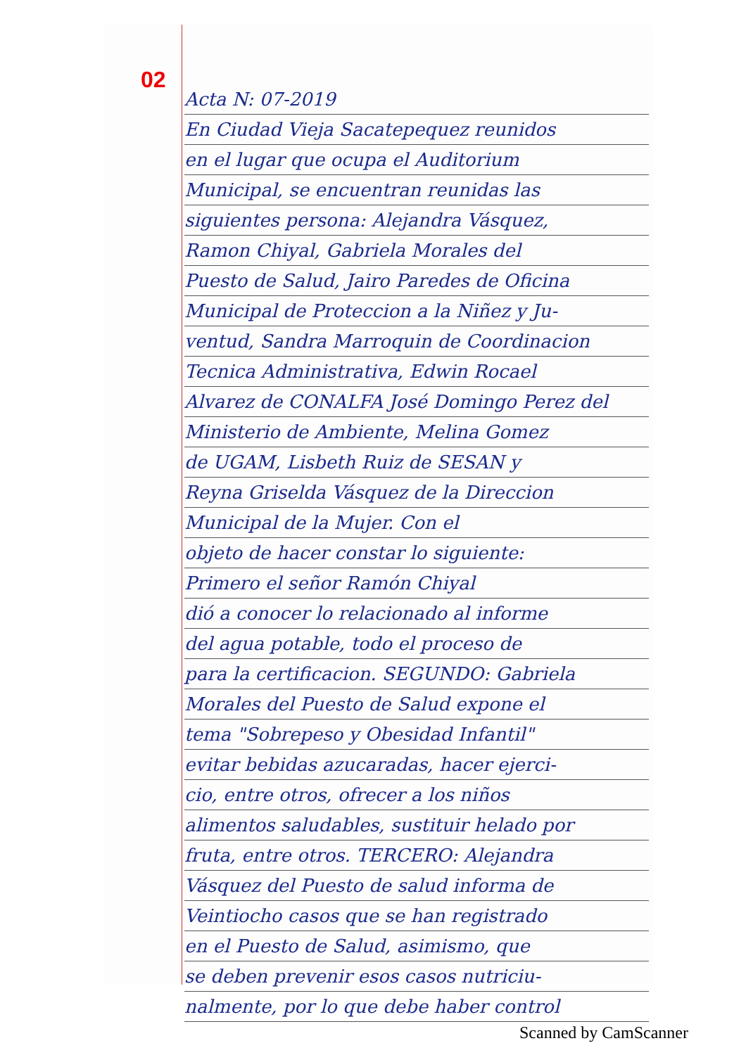02
Acta N: 07-2019
En Ciudad Vieja Sacatepequez reunidos
en el lugar que ocupa el Auditorium
Municipal, se encuentran reunidas las
siguientes persona: Alejandra Vásquez,
Ramon Chiyal, Gabriela Morales del
Puesto de Salud, Jairo Paredes de Oficina
Municipal de Proteccion a la Niñez y Ju-
ventud, Sandra Marroquin de Coordinacion
Tecnica Administrativa, Edwin Rocael
Alvarez de CONALFA José Domingo Perez del
Ministerio de Ambiente, Melina Gomez
de UGAM, Lisbeth Ruiz de SESAN y
Reyna Griselda Vásquez de la Direccion
Municipal de la Mujer. Con el
objeto de hacer constar lo siguiente:
Primero el señor Ramón Chiyal
dió a conocer lo relacionado al informe
del agua potable, todo el proceso de
para la certificacion. SEGUNDO: Gabriela
Morales del Puesto de Salud expone el
tema "Sobrepeso y Obesidad Infantil"
evitar bebidas azucaradas, hacer ejerci-
cio, entre otros, ofrecer a los niños
alimentos saludables, sustituir helado por
fruta, entre otros. TERCERO: Alejandra
Vásquez del Puesto de salud informa de
Veintiocho casos que se han registrado
en el Puesto de Salud, asimismo, que
se deben prevenir esos casos nutriciu-
nalmente, por lo que debe haber control
Scanned by CamScanner